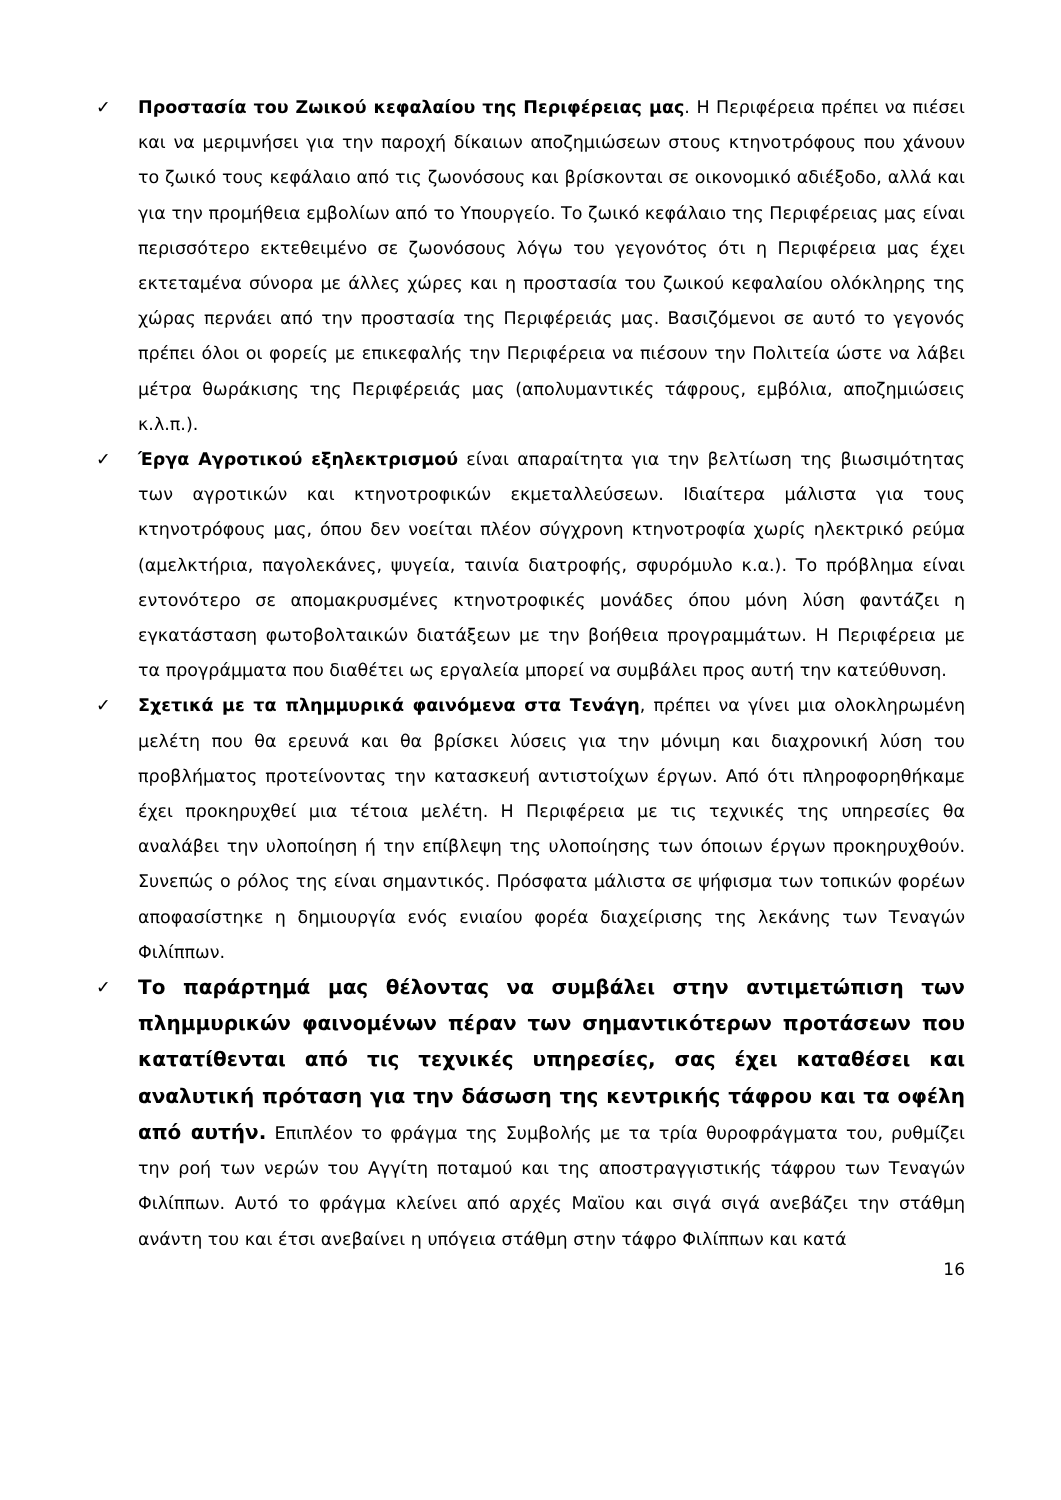✓ Προστασία του Ζωικού κεφαλαίου της Περιφέρειας μας. Η Περιφέρεια πρέπει να πιέσει και να μεριμνήσει για την παροχή δίκαιων αποζημιώσεων στους κτηνοτρόφους που χάνουν το ζωικό τους κεφάλαιο από τις ζωονόσους και βρίσκονται σε οικονομικό αδιέξοδο, αλλά και για την προμήθεια εμβολίων από το Υπουργείο. Το ζωικό κεφάλαιο της Περιφέρειας μας είναι περισσότερο εκτεθειμένο σε ζωονόσους λόγω του γεγονότος ότι η Περιφέρεια μας έχει εκτεταμένα σύνορα με άλλες χώρες και η προστασία του ζωικού κεφαλαίου ολόκληρης της χώρας περνάει από την προστασία της Περιφέρειάς μας. Βασιζόμενοι σε αυτό το γεγονός πρέπει όλοι οι φορείς με επικεφαλής την Περιφέρεια να πιέσουν την Πολιτεία ώστε να λάβει μέτρα θωράκισης της Περιφέρειάς μας (απολυμαντικές τάφρους, εμβόλια, αποζημιώσεις κ.λ.π.).
✓ Έργα Αγροτικού εξηλεκτρισμού είναι απαραίτητα για την βελτίωση της βιωσιμότητας των αγροτικών και κτηνοτροφικών εκμεταλλεύσεων. Ιδιαίτερα μάλιστα για τους κτηνοτρόφους μας, όπου δεν νοείται πλέον σύγχρονη κτηνοτροφία χωρίς ηλεκτρικό ρεύμα (αμελκτήρια, παγολεκάνες, ψυγεία, ταινία διατροφής, σφυρόμυλο κ.α.). Το πρόβλημα είναι εντονότερο σε απομακρυσμένες κτηνοτροφικές μονάδες όπου μόνη λύση φαντάζει η εγκατάσταση φωτοβολταικών διατάξεων με την βοήθεια προγραμμάτων. Η Περιφέρεια με τα προγράμματα που διαθέτει ως εργαλεία μπορεί να συμβάλει προς αυτή την κατεύθυνση.
✓ Σχετικά με τα πλημμυρικά φαινόμενα στα Τενάγη, πρέπει να γίνει μια ολοκληρωμένη μελέτη που θα ερευνά και θα βρίσκει λύσεις για την μόνιμη και διαχρονική λύση του προβλήματος προτείνοντας την κατασκευή αντιστοίχων έργων. Από ότι πληροφορηθήκαμε έχει προκηρυχθεί μια τέτοια μελέτη. Η Περιφέρεια με τις τεχνικές της υπηρεσίες θα αναλάβει την υλοποίηση ή την επίβλεψη της υλοποίησης των όποιων έργων προκηρυχθούν. Συνεπώς ο ρόλος της είναι σημαντικός. Πρόσφατα μάλιστα σε ψήφισμα των τοπικών φορέων αποφασίστηκε η δημιουργία ενός ενιαίου φορέα διαχείρισης της λεκάνης των Τεναγών Φιλίππων.
✓ Το παράρτημά μας θέλοντας να συμβάλει στην αντιμετώπιση των πλημμυρικών φαινομένων πέραν των σημαντικότερων προτάσεων που κατατίθενται από τις τεχνικές υπηρεσίες, σας έχει καταθέσει και αναλυτική πρόταση για την δάσωση της κεντρικής τάφρου και τα οφέλη από αυτήν. Επιπλέον το φράγμα της Συμβολής με τα τρία θυροφράγματα του, ρυθμίζει την ροή των νερών του Αγγίτη ποταμού και της αποστραγγιστικής τάφρου των Τεναγών Φιλίππων. Αυτό το φράγμα κλείνει από αρχές Μαϊου και σιγά σιγά ανεβάζει την στάθμη ανάντη του και έτσι ανεβαίνει η υπόγεια στάθμη στην τάφρο Φιλίππων και κατά
16